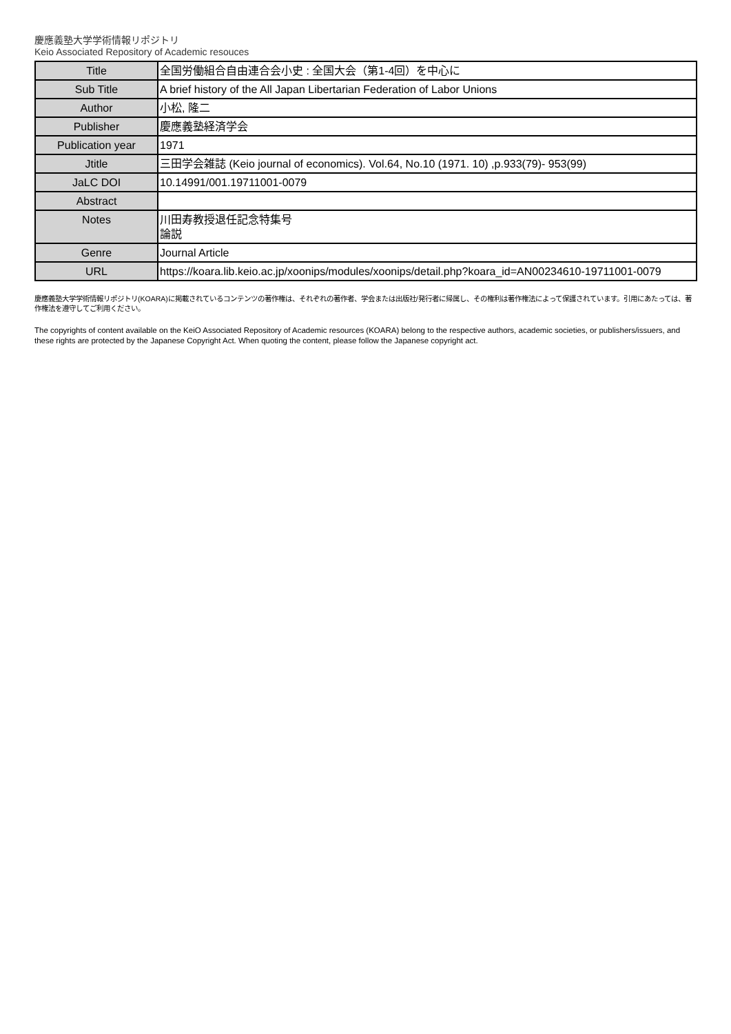慶應義塾大学学術情報リポジトリ
Keio Associated Repository of Academic resouces
| Title | 全国労働組合自由連合会小史 : 全国大会（第1-4回）を中心に |
| Sub Title | A brief history of the All Japan Libertarian Federation of Labor Unions |
| Author | 小松, 隆二 |
| Publisher | 慶應義塾経済学会 |
| Publication year | 1971 |
| Jtitle | 三田学会雑誌 (Keio journal of economics). Vol.64, No.10 (1971. 10) ,p.933(79)- 953(99) |
| JaLC DOI | 10.14991/001.19711001-0079 |
| Abstract | |
| Notes | 川田寿教授退任記念特集号 論説 |
| Genre | Journal Article |
| URL | https://koara.lib.keio.ac.jp/xoonips/modules/xoonips/detail.php?koara_id=AN00234610-19711001-0079 |
慶應義塾大学学術情報リポジトリ(KOARA)に掲載されているコンテンツの著作権は、それぞれの著作者、学会または出版社/発行者に帰属し、その権利は著作権法によって保護されています。引用にあたっては、著作権法を遵守してご利用ください。
The copyrights of content available on the KeiO Associated Repository of Academic resources (KOARA) belong to the respective authors, academic societies, or publishers/issuers, and these rights are protected by the Japanese Copyright Act. When quoting the content, please follow the Japanese copyright act.